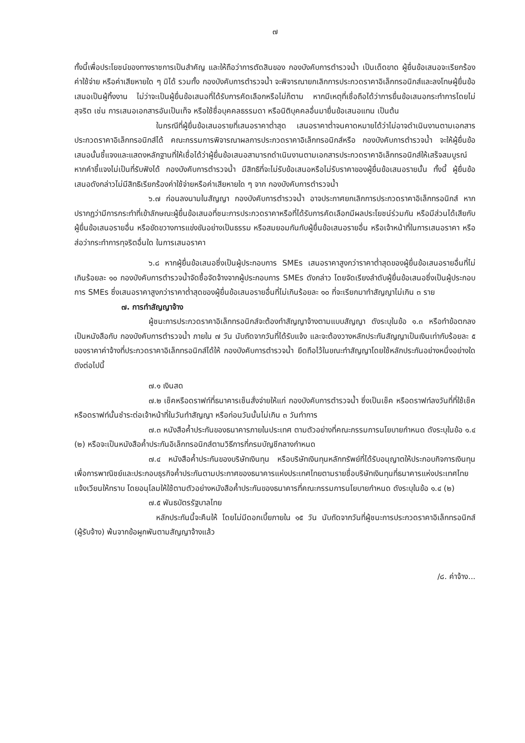๗
ทั้งนี้เพื่อประโยชน์ของทางราชการเป็นสำคัญ และให้ถือว่าการตัดสินของ กองบังคับการตำรวจน้ำ เป็นเด็ดขาด ผู้ยื่นข้อเสนอจะเรียกร้องค่าใช้จ่าย หรือค่าเสียหายใด ๆ มิได้ รวมทั้ง กองบังคับการตำรวจน้ำ จะพิจารณายกเลิกการประกวดราคาอิเล็กทรอนิกส์และลงโทษผู้ยื่นข้อเสนอเป็นผู้ทิ้งงาน ไม่ว่าจะเป็นผู้ยื่นข้อเสนอที่ได้รับการคัดเลือกหรือไม่ก็ตาม หากมีเหตุที่เชื่อถือได้ว่าการยื่นข้อเสนอกระทำการโดยไม่สุจริต เช่น การเสนอเอกสารอันเป็นเท็จ หรือใช้ชื่อบุคคลธรรมดา หรือนิติบุคคลอื่นมายื่นข้อเสนอแทน เป็นต้น
ในกรณีที่ผู้ยื่นข้อเสนอรายที่เสนอราคาต่ำสุด เสนอราคาต่ำจนคาดหมายได้ว่าไม่อาจดำเนินงานตามเอกสารประกวดราคาอิเล็กทรอนิกส์ได้ คณะกรรมการพิจารณาผลการประกวดราคาอิเล็กทรอนิกส์หรือ กองบังคับการตำรวจน้ำ จะให้ผู้ยื่นข้อเสนอนั้นชี้แจงและแสดงหลักฐานที่ให้เชื่อได้ว่าผู้ยื่นข้อเสนอสามารถดำเนินงานตามเอกสารประกวดราคาอิเล็กทรอนิกส์ให้เสร็จสมบูรณ์ หากคำชี้แจงไม่เป็นที่รับฟังได้ กองบังคับการตำรวจน้ำ มีสิทธิที่จะไม่รับข้อเสนอหรือไม่รับราคาของผู้ยื่นข้อเสนอรายนั้น ทั้งนี้ ผู้ยื่นข้อเสนอดังกล่าวไม่มีสิทธิเรียกร้องค่าใช้จ่ายหรือค่าเสียหายใด ๆ จาก กองบังคับการตำรวจน้ำ
๖.๗ ก่อนลงนามในสัญญา กองบังคับการตำรวจน้ำ อาจประกาศยกเลิกการประกวดราคาอิเล็กทรอนิกส์ หากปรากฏว่ามีการกระทำที่เข้าลักษณะผู้ยื่นข้อเสนอที่ชนะการประกวดราคาหรือที่ได้รับการคัดเลือกมีผลประโยชน์ร่วมกัน หรือมีส่วนได้เสียกับผู้ยื่นข้อเสนอรายอื่น หรือขัดขวางการแข่งขันอย่างเป็นธรรม หรือสมยอมกันกับผู้ยื่นข้อเสนอรายอื่น หรือเจ้าหน้าที่ในการเสนอราคา หรือส่อว่ากระทำการทุจริตอื่นใด ในการเสนอราคา
๖.๘ หากผู้ยื่นข้อเสนอซึ่งเป็นผู้ประกอบการ SMEs เสนอราคาสูงกว่าราคาต่ำสุดของผู้ยื่นข้อเสนอรายอื่นที่ไม่เกินร้อยละ ๑๐ กองบังคับการตำรวจน้ำจัดซื้อจัดจ้างจากผู้ประกอบการ SMEs ดังกล่าว โดยจัดเรียงลำดับผู้ยื่นข้อเสนอซึ่งเป็นผู้ประกอบการ SMEs ซึ่งเสนอราคาสูงกว่าราคาต่ำสุดของผู้ยื่นข้อเสนอรายอื่นที่ไม่เกินร้อยละ ๑๐ ที่จะเรียกมาทำสัญญาไม่เกิน ๓ ราย
๗. การทำสัญญาจ้าง
ผู้ชนะการประกวดราคาอิเล็กทรอนิกส์จะต้องทำสัญญาจ้างตามแบบสัญญา ดังระบุในข้อ ๑.๓ หรือทำข้อตกลงเป็นหนังสือกับ กองบังคับการตำรวจน้ำ ภายใน ๗ วัน นับถัดจากวันที่ได้รับแจ้ง และจะต้องวางหลักประกันสัญญาเป็นเงินเท่ากับร้อยละ ๕ ของราคาค่าจ้างที่ประกวดราคาอิเล็กทรอนิกส์ได้ให้ กองบังคับการตำรวจน้ำ ยึดถือไว้ในขณะทำสัญญาโดยใช้หลักประกันอย่างหนึ่งอย่างใด ดังต่อไปนี้
๗.๑ เงินสด
๗.๒ เช็คหรือดราฟท์ที่ธนาคารเซ็นสั่งจ่ายให้แก่ กองบังคับการตำรวจน้ำ ซึ่งเป็นเช็ค หรือดราฟท์ลงวันที่ที่ใช้เช็คหรือดราฟท์นั้นชำระต่อเจ้าหน้าที่ในวันทำสัญญา หรือก่อนวันนั้นไม่เกิน ๓ วันทำการ
๗.๓ หนังสือค้ำประกันของธนาคารภายในประเทศ ตามตัวอย่างที่คณะกรรมการนโยบายกำหนด ดังระบุในข้อ ๑.๔ (๒) หรือจะเป็นหนังสือค้ำประกันอิเล็กทรอนิกส์ตามวิธีการที่กรมบัญชีกลางกำหนด
๗.๔ หนังสือค้ำประกันของบริษัทเงินทุน หรือบริษัทเงินทุนหลักทรัพย์ที่ได้รับอนุญาตให้ประกอบกิจการเงินทุนเพื่อการพาณิชย์และประกอบธุรกิจค้ำประกันตามประกาศของธนาคารแห่งประเทศไทยตามรายชื่อบริษัทเงินทุนที่ธนาคารแห่งประเทศไทยแจ้งเวียนให้ทราบ โดยอนุโลมให้ใช้ตามตัวอย่างหนังสือค้ำประกันของธนาคารที่คณะกรรมการนโยบายกำหนด ดังระบุในข้อ ๑.๔ (๒)
๗.๕ พันธบัตรรัฐบาลไทย
หลักประกันนี้จะคืนให้ โดยไม่มีดอกเบี้ยภายใน ๑๕ วัน นับถัดจากวันที่ผู้ชนะการประกวดราคาอิเล็กทรอนิกส์ (ผู้รับจ้าง) พ้นจากข้อผูกพันตามสัญญาจ้างแล้ว
/๘. ค่าจ้าง...